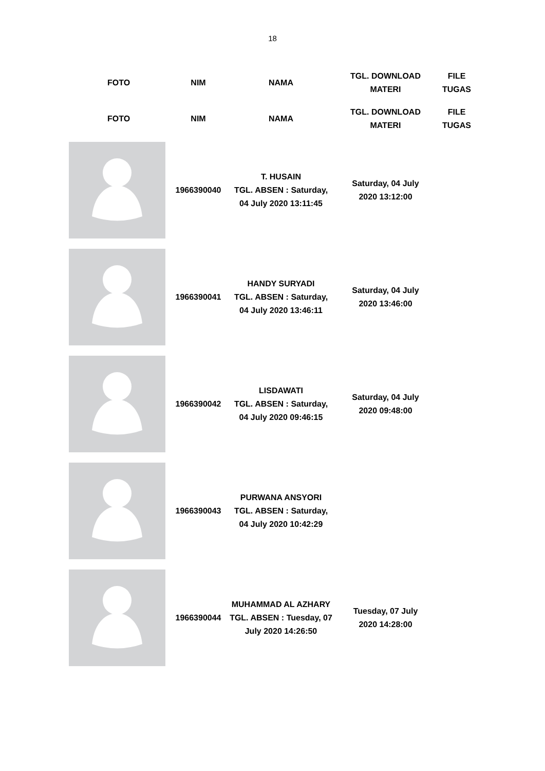18
| FOTO | NIM | NAMA | TGL. DOWNLOAD MATERI | FILE TUGAS |
| --- | --- | --- | --- | --- |
| FOTO | NIM | NAMA | TGL. DOWNLOAD MATERI | FILE TUGAS |
| | 1966390040 | T. HUSAIN TGL. ABSEN : Saturday, 04 July 2020 13:11:45 | Saturday, 04 July 2020 13:12:00 | |
| | 1966390041 | HANDY SURYADI TGL. ABSEN : Saturday, 04 July 2020 13:46:11 | Saturday, 04 July 2020 13:46:00 | |
| | 1966390042 | LISDAWATI TGL. ABSEN : Saturday, 04 July 2020 09:46:15 | Saturday, 04 July 2020 09:48:00 | |
| | 1966390043 | PURWANA ANSYORI TGL. ABSEN : Saturday, 04 July 2020 10:42:29 | | |
| | 1966390044 | MUHAMMAD AL AZHARY TGL. ABSEN : Tuesday, 07 July 2020 14:26:50 | Tuesday, 07 July 2020 14:28:00 | |